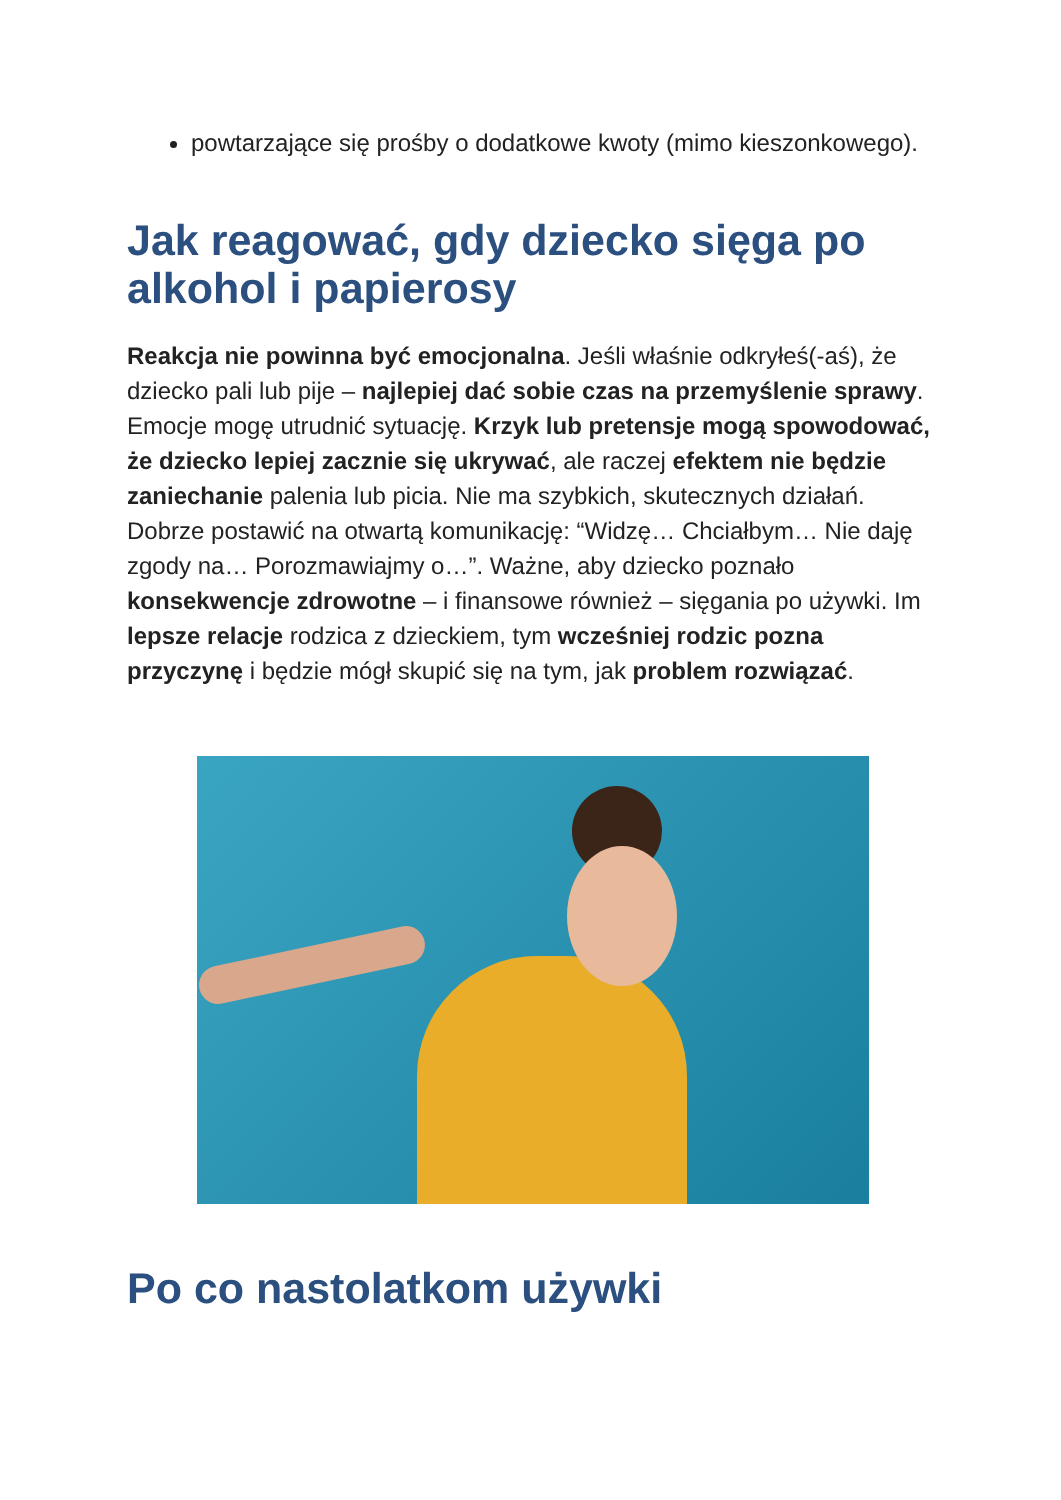powtarzające się prośby o dodatkowe kwoty (mimo kieszonkowego).
Jak reagować, gdy dziecko sięga po alkohol i papierosy
Reakcja nie powinna być emocjonalna. Jeśli właśnie odkryłeś(-aś), że dziecko pali lub pije – najlepiej dać sobie czas na przemyślenie sprawy. Emocje mogę utrudnić sytuację. Krzyk lub pretensje mogą spowodować, że dziecko lepiej zacznie się ukrywać, ale raczej efektem nie będzie zaniechanie palenia lub picia. Nie ma szybkich, skutecznych działań. Dobrze postawić na otwartą komunikację: “Widzę… Chciałbym… Nie daję zgody na… Porozmawiajmy o…”. Ważne, aby dziecko poznało konsekwencje zdrowotne – i finansowe również – sięgania po używki. Im lepsze relacje rodzica z dzieckiem, tym wcześniej rodzic pozna przyczynę i będzie mógł skupić się na tym, jak problem rozwiązać.
Po co nastolatkom używki